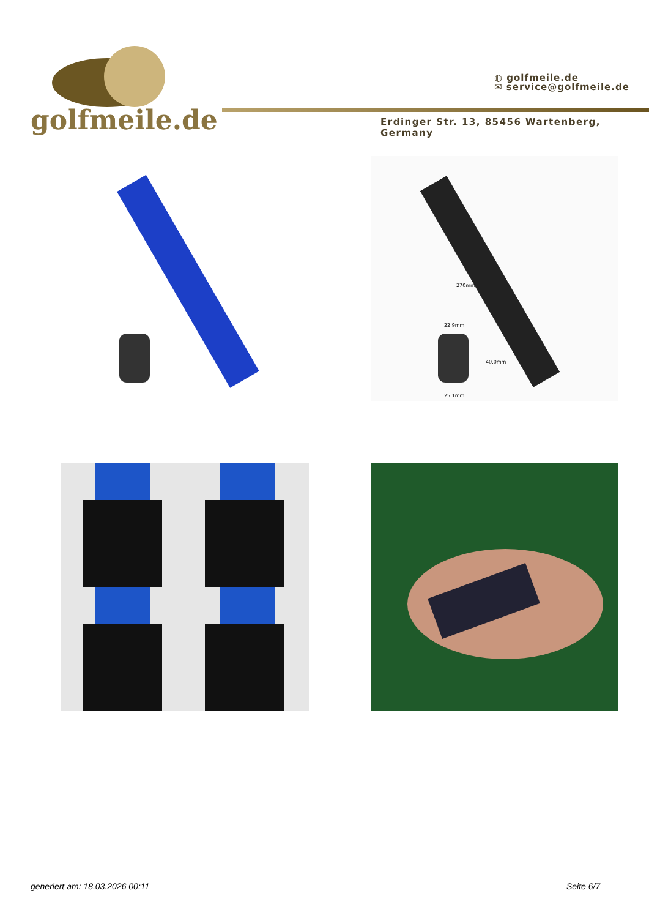golfmeile.de
◍ golfmeile.de
✉ service@golfmeile.de
Erdinger Str. 13, 85456 Wartenberg, Germany
270mm
22.9mm
40.0mm
25.1mm
generiert am: 18.03.2026 00:11 Seite 6/7